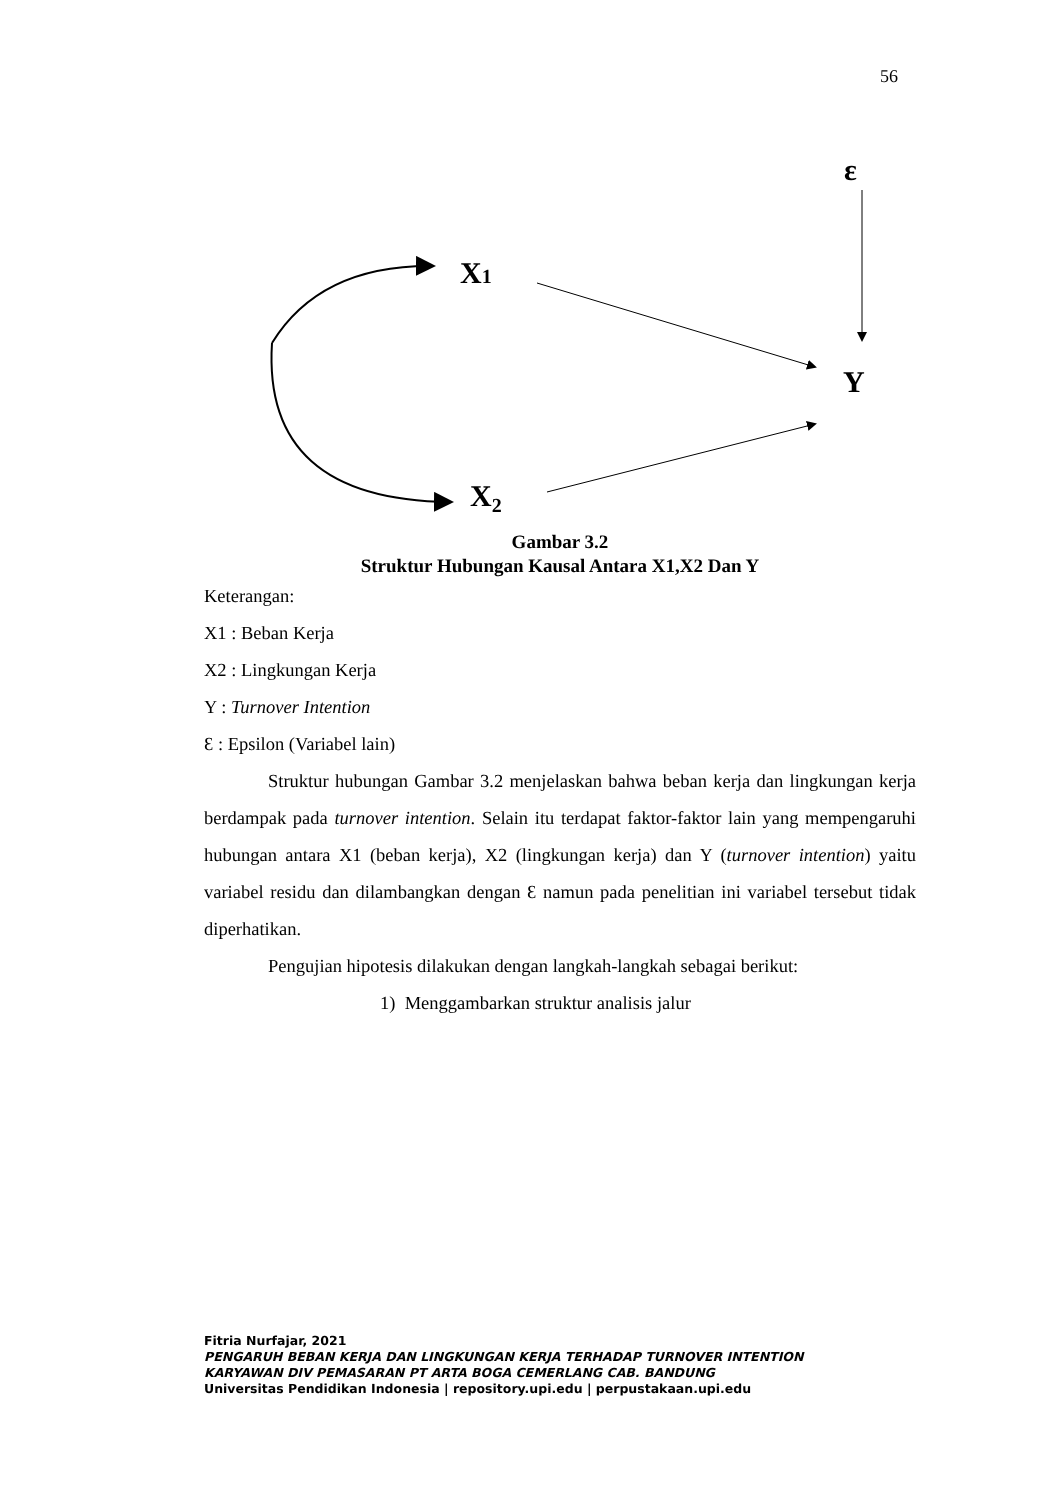56
X1
X2
Y
ε
Gambar 3.2
Struktur Hubungan Kausal Antara X1,X2 Dan Y
Keterangan:
X1 : Beban Kerja
X2 : Lingkungan Kerja
Y : Turnover Intention
Ɛ : Epsilon (Variabel lain)
Struktur hubungan Gambar 3.2 menjelaskan bahwa beban kerja dan lingkungan kerja berdampak pada turnover intention. Selain itu terdapat faktor-faktor lain yang mempengaruhi hubungan antara X1 (beban kerja), X2 (lingkungan kerja) dan Y (turnover intention) yaitu variabel residu dan dilambangkan dengan Ɛ namun pada penelitian ini variabel tersebut tidak diperhatikan.
Pengujian hipotesis dilakukan dengan langkah-langkah sebagai berikut:
1) Menggambarkan struktur analisis jalur
Fitria Nurfajar, 2021
PENGARUH BEBAN KERJA DAN LINGKUNGAN KERJA TERHADAP TURNOVER INTENTION
KARYAWAN DIV PEMASARAN PT ARTA BOGA CEMERLANG CAB. BANDUNG
Universitas Pendidikan Indonesia | repository.upi.edu | perpustakaan.upi.edu